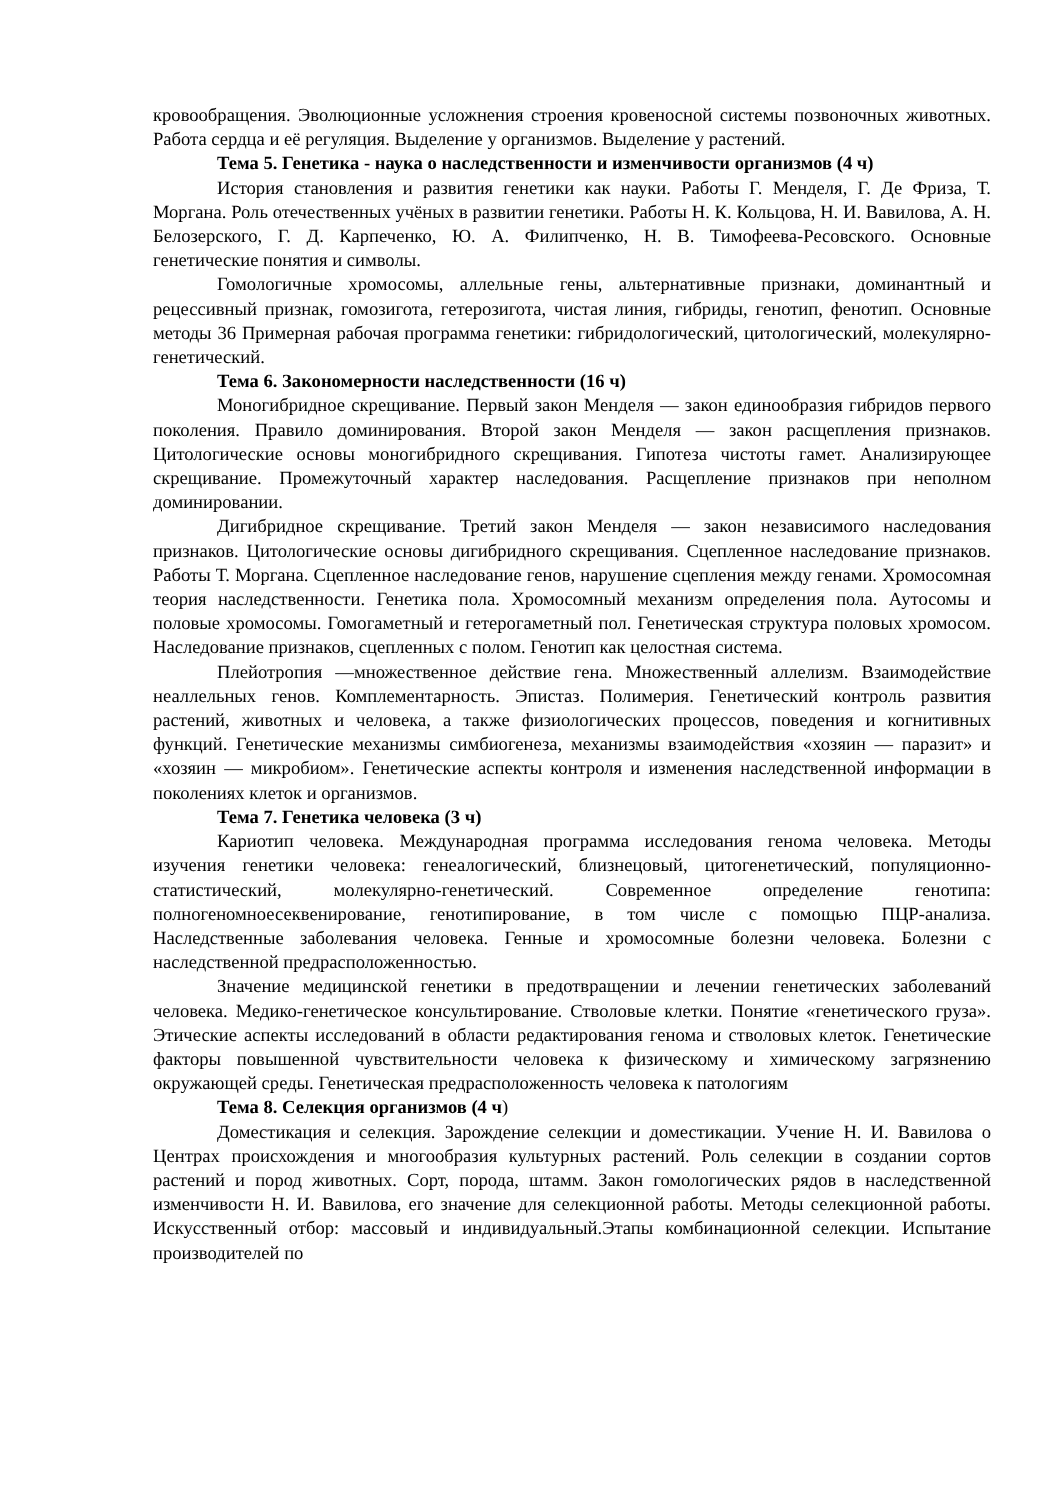кровообращения. Эволюционные усложнения строения кровеносной системы позвоночных животных. Работа сердца и её регуляция. Выделение у организмов. Выделение у растений.
Тема 5. Генетика - наука о наследственности и изменчивости организмов (4 ч)
История становления и развития генетики как науки. Работы Г. Менделя, Г. Де Фриза, Т. Моргана. Роль отечественных учёных в развитии генетики. Работы Н. К. Кольцова, Н. И. Вавилова, А. Н. Белозерского, Г. Д. Карпеченко, Ю. А. Филипченко, Н. В. Тимофеева-Ресовского. Основные генетические понятия и символы.
Гомологичные хромосомы, аллельные гены, альтернативные признаки, доминантный и рецессивный признак, гомозигота, гетерозигота, чистая линия, гибриды, генотип, фенотип. Основные методы 36 Примерная рабочая программа генетики: гибридологический, цитологический, молекулярно-генетический.
Тема 6. Закономерности наследственности (16 ч)
Моногибридное скрещивание. Первый закон Менделя — закон единообразия гибридов первого поколения. Правило доминирования. Второй закон Менделя — закон расщепления признаков. Цитологические основы моногибридного скрещивания. Гипотеза чистоты гамет. Анализирующее скрещивание. Промежуточный характер наследования. Расщепление признаков при неполном доминировании.
Дигибридное скрещивание. Третий закон Менделя — закон независимого наследования признаков. Цитологические основы дигибридного скрещивания. Сцепленное наследование признаков. Работы Т. Моргана. Сцепленное наследование генов, нарушение сцепления между генами. Хромосомная теория наследственности. Генетика пола. Хромосомный механизм определения пола. Аутосомы и половые хромосомы. Гомогаметный и гетерогаметный пол. Генетическая структура половых хромосом. Наследование признаков, сцепленных с полом. Генотип как целостная система.
Плейотропия —множественное действие гена. Множественный аллелизм. Взаимодействие неаллельных генов. Комплементарность. Эпистаз. Полимерия. Генетический контроль развития растений, животных и человека, а также физиологических процессов, поведения и когнитивных функций. Генетические механизмы симбиогенеза, механизмы взаимодействия «хозяин — паразит» и «хозяин — микробиом». Генетические аспекты контроля и изменения наследственной информации в поколениях клеток и организмов.
Тема 7. Генетика человека (3 ч)
Кариотип человека. Международная программа исследования генома человека. Методы изучения генетики человека: генеалогический, близнецовый, цитогенетический, популяционно-статистический, молекулярно-генетический. Современное определение генотипа: полногеномноесеквенирование, генотипирование, в том числе с помощью ПЦР-анализа. Наследственные заболевания человека. Генные и хромосомные болезни человека. Болезни с наследственной предрасположенностью.
Значение медицинской генетики в предотвращении и лечении генетических заболеваний человека. Медико-генетическое консультирование. Стволовые клетки. Понятие «генетического груза». Этические аспекты исследований в области редактирования генома и стволовых клеток. Генетические факторы повышенной чувствительности человека к физическому и химическому загрязнению окружающей среды. Генетическая предрасположенность человека к патологиям
Тема 8. Селекция организмов (4 ч)
Доместикация и селекция. Зарождение селекции и доместикации. Учение Н. И. Вавилова о Центрах происхождения и многообразия культурных растений. Роль селекции в создании сортов растений и пород животных. Сорт, порода, штамм. Закон гомологических рядов в наследственной изменчивости Н. И. Вавилова, его значение для селекционной работы. Методы селекционной работы. Искусственный отбор: массовый и индивидуальный.Этапы комбинационной селекции. Испытание производителей по